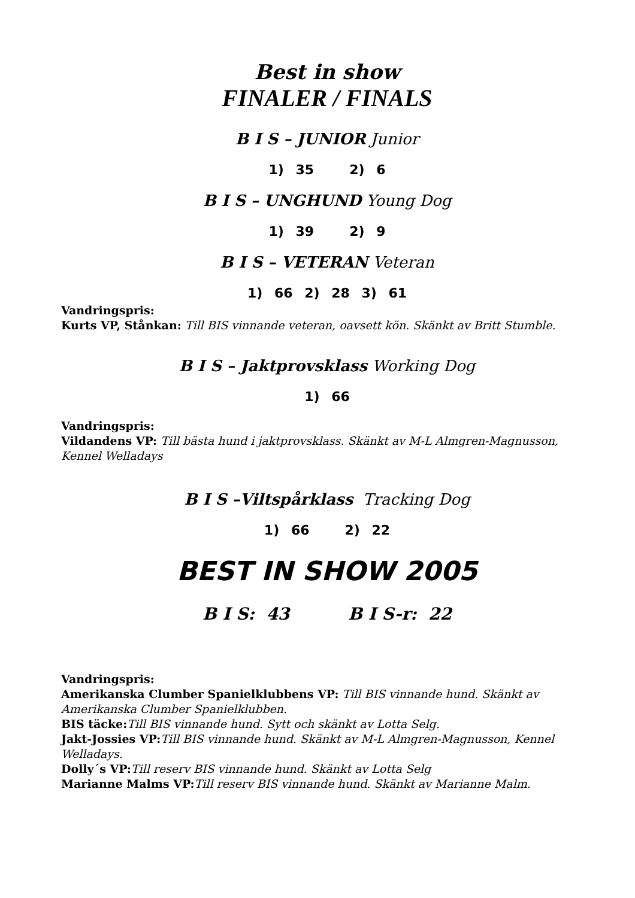Best in show
FINALER / FINALS
B I S – JUNIOR Junior
1) 35 2) 6
B I S – UNGHUND Young Dog
1) 39 2) 9
B I S – VETERAN Veteran
1) 66 2) 28 3) 61
Vandringspris:
Kurts VP, Stånkan: Till BIS vinnande veteran, oavsett kön. Skänkt av Britt Stumble.
B I S – Jaktprovsklass Working Dog
1) 66
Vandringspris:
Vildandens VP: Till bästa hund i jaktprovsklass. Skänkt av M-L Almgren-Magnusson, Kennel Welladays
B I S –Viltspårklass Tracking Dog
1) 66 2) 22
BEST IN SHOW 2005
B I S: 43 B I S-r: 22
Vandringspris:
Amerikanska Clumber Spanielklubbens VP: Till BIS vinnande hund. Skänkt av Amerikanska Clumber Spanielklubben.
BIS täcke: Till BIS vinnande hund. Sytt och skänkt av Lotta Selg.
Jakt-Jossies VP: Till BIS vinnande hund. Skänkt av M-L Almgren-Magnusson, Kennel Welladays.
Dolly´s VP: Till reserv BIS vinnande hund. Skänkt av Lotta Selg
Marianne Malms VP: Till reserv BIS vinnande hund. Skänkt av Marianne Malm.